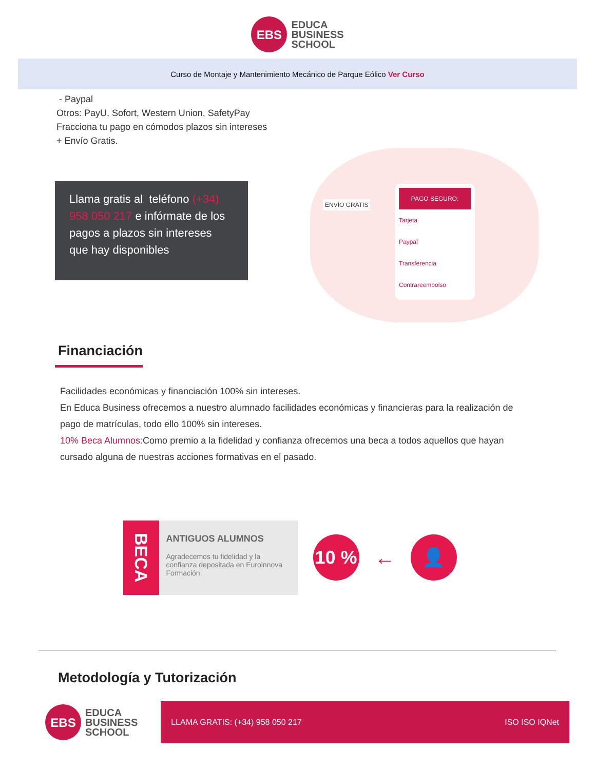EBS
EDUCA
BUSINESS
SCHOOL
Curso de Montaje y Mantenimiento Mecánico de Parque Eólico Ver Curso
- Paypal
Otros: PayU, Sofort, Western Union, SafetyPay
Fracciona tu pago en cómodos plazos sin intereses
+ Envío Gratis.
Llama gratis al teléfono (+34) 958 050 217 e infórmate de los pagos a plazos sin intereses que hay disponibles
ENVÍO GRATIS
PAGO SEGURO:
Tarjeta
Paypal
Transferencia
Contrareembolso
Financiación
Facilidades económicas y financiación 100% sin intereses.
En Educa Business ofrecemos a nuestro alumnado facilidades económicas y financieras para la realización de pago de matrículas, todo ello 100% sin intereses.
10% Beca Alumnos: Como premio a la fidelidad y confianza ofrecemos una beca a todos aquellos que hayan cursado alguna de nuestras acciones formativas en el pasado.
BECA
ANTIGUOS ALUMNOS
Agradecemos tu fidelidad y la confianza depositada en Euroinnova Formación.
10 %
←
👤
Metodología y Tutorización
EBS
EDUCA
BUSINESS
SCHOOL
LLAMA GRATIS: (+34) 958 050 217 ISO ISO IQNet